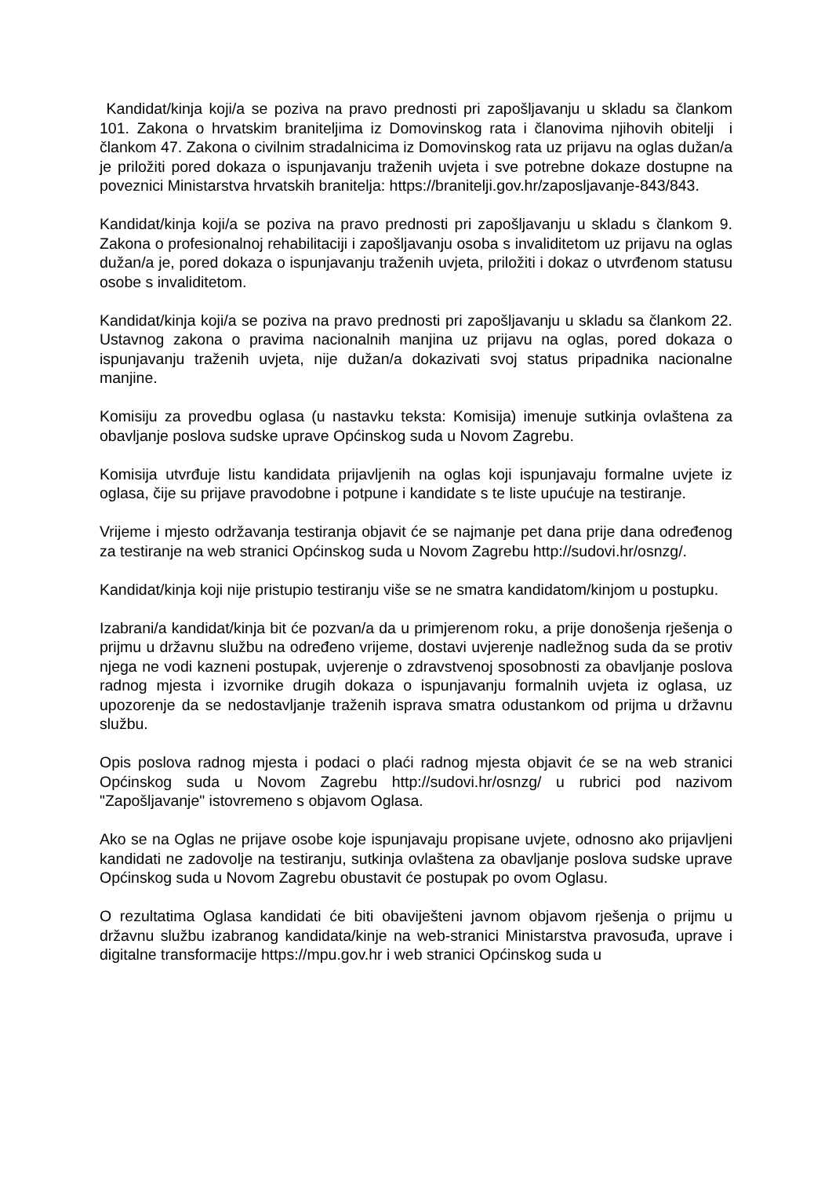Kandidat/kinja koji/a se poziva na pravo prednosti pri zapošljavanju u skladu sa člankom 101. Zakona o hrvatskim braniteljima iz Domovinskog rata i članovima njihovih obitelji i člankom 47. Zakona o civilnim stradalnicima iz Domovinskog rata uz prijavu na oglas dužan/a je priložiti pored dokaza o ispunjavanju traženih uvjeta i sve potrebne dokaze dostupne na poveznici Ministarstva hrvatskih branitelja: https://branitelji.gov.hr/zaposljavanje-843/843.
Kandidat/kinja koji/a se poziva na pravo prednosti pri zapošljavanju u skladu s člankom 9. Zakona o profesionalnoj rehabilitaciji i zapošljavanju osoba s invaliditetom uz prijavu na oglas dužan/a je, pored dokaza o ispunjavanju traženih uvjeta, priložiti i dokaz o utvrđenom statusu osobe s invaliditetom.
Kandidat/kinja koji/a se poziva na pravo prednosti pri zapošljavanju u skladu sa člankom 22. Ustavnog zakona o pravima nacionalnih manjina uz prijavu na oglas, pored dokaza o ispunjavanju traženih uvjeta, nije dužan/a dokazivati svoj status pripadnika nacionalne manjine.
Komisiju za provedbu oglasa (u nastavku teksta: Komisija) imenuje sutkinja ovlaštena za obavljanje poslova sudske uprave Općinskog suda u Novom Zagrebu.
Komisija utvrđuje listu kandidata prijavljenih na oglas koji ispunjavaju formalne uvjete iz oglasa, čije su prijave pravodobne i potpune i kandidate s te liste upućuje na testiranje.
Vrijeme i mjesto održavanja testiranja objavit će se najmanje pet dana prije dana određenog za testiranje na web stranici Općinskog suda u Novom Zagrebu http://sudovi.hr/osnzg/.
Kandidat/kinja koji nije pristupio testiranju više se ne smatra kandidatom/kinjom u postupku.
Izabrani/a kandidat/kinja bit će pozvan/a da u primjerenom roku, a prije donošenja rješenja o prijmu u državnu službu na određeno vrijeme, dostavi uvjerenje nadležnog suda da se protiv njega ne vodi kazneni postupak, uvjerenje o zdravstvenoj sposobnosti za obavljanje poslova radnog mjesta i izvornike drugih dokaza o ispunjavanju formalnih uvjeta iz oglasa, uz upozorenje da se nedostavljanje traženih isprava smatra odustankom od prijma u državnu službu.
Opis poslova radnog mjesta i podaci o plaći radnog mjesta objavit će se na web stranici Općinskog suda u Novom Zagrebu http://sudovi.hr/osnzg/ u rubrici pod nazivom "Zapošljavanje" istovremeno s objavom Oglasa.
Ako se na Oglas ne prijave osobe koje ispunjavaju propisane uvjete, odnosno ako prijavljeni kandidati ne zadovolje na testiranju, sutkinja ovlaštena za obavljanje poslova sudske uprave Općinskog suda u Novom Zagrebu obustavit će postupak po ovom Oglasu.
O rezultatima Oglasa kandidati će biti obaviješteni javnom objavom rješenja o prijmu u državnu službu izabranog kandidata/kinje na web-stranici Ministarstva pravosuđa, uprave i digitalne transformacije https://mpu.gov.hr i web stranici Općinskog suda u